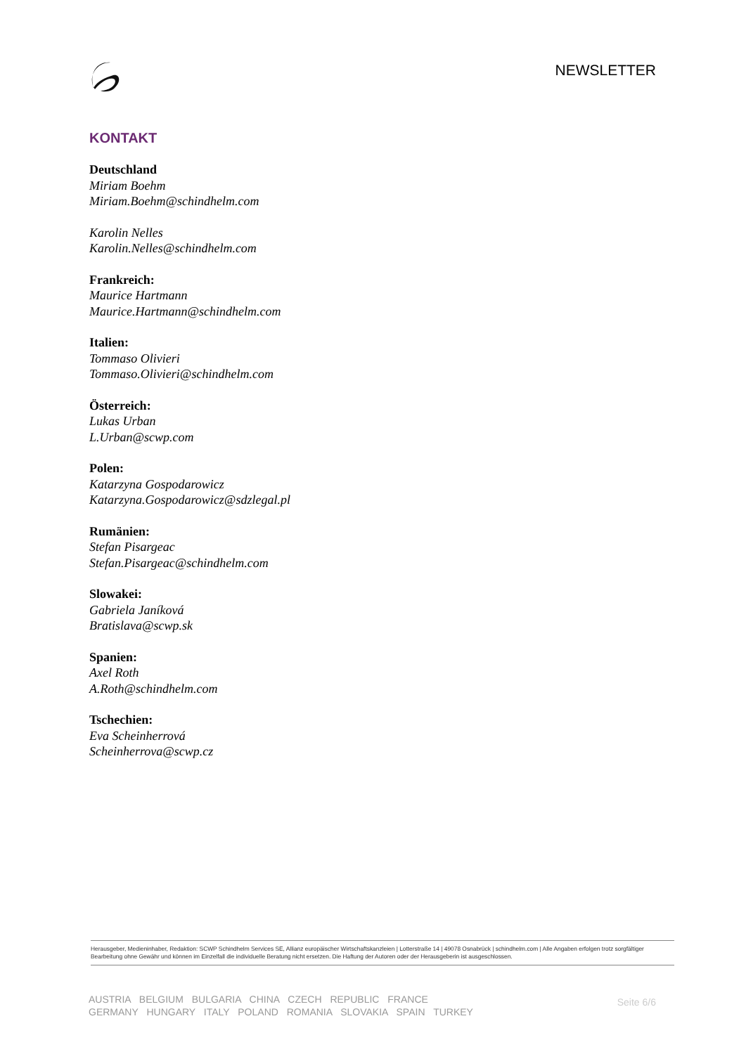NEWSLETTER
KONTAKT
Deutschland
Miriam Boehm
Miriam.Boehm@schindhelm.com
Karolin Nelles
Karolin.Nelles@schindhelm.com
Frankreich:
Maurice Hartmann
Maurice.Hartmann@schindhelm.com
Italien:
Tommaso Olivieri
Tommaso.Olivieri@schindhelm.com
Österreich:
Lukas Urban
L.Urban@scwp.com
Polen:
Katarzyna Gospodarowicz
Katarzyna.Gospodarowicz@sdzlegal.pl
Rumänien:
Stefan Pisargeac
Stefan.Pisargeac@schindhelm.com
Slowakei:
Gabriela Janíková
Bratislava@scwp.sk
Spanien:
Axel Roth
A.Roth@schindhelm.com
Tschechien:
Eva Scheinherrová
Scheinherrova@scwp.cz
Herausgeber, Medieninhaber, Redaktion: SCWP Schindhelm Services SE, Allianz europäischer Wirtschaftskanzleien | Lotterstraße 14 | 49078 Osnabrück | schindhelm.com | Alle Angaben erfolgen trotz sorgfältiger Bearbeitung ohne Gewähr und können im Einzelfall die individuelle Beratung nicht ersetzen. Die Haftung der Autoren oder der Herausgeberin ist ausgeschlossen.
AUSTRIA BELGIUM BULGARIA CHINA CZECH REPUBLIC FRANCE
GERMANY HUNGARY ITALY POLAND ROMANIA SLOVAKIA SPAIN TURKEY
Seite 6/6